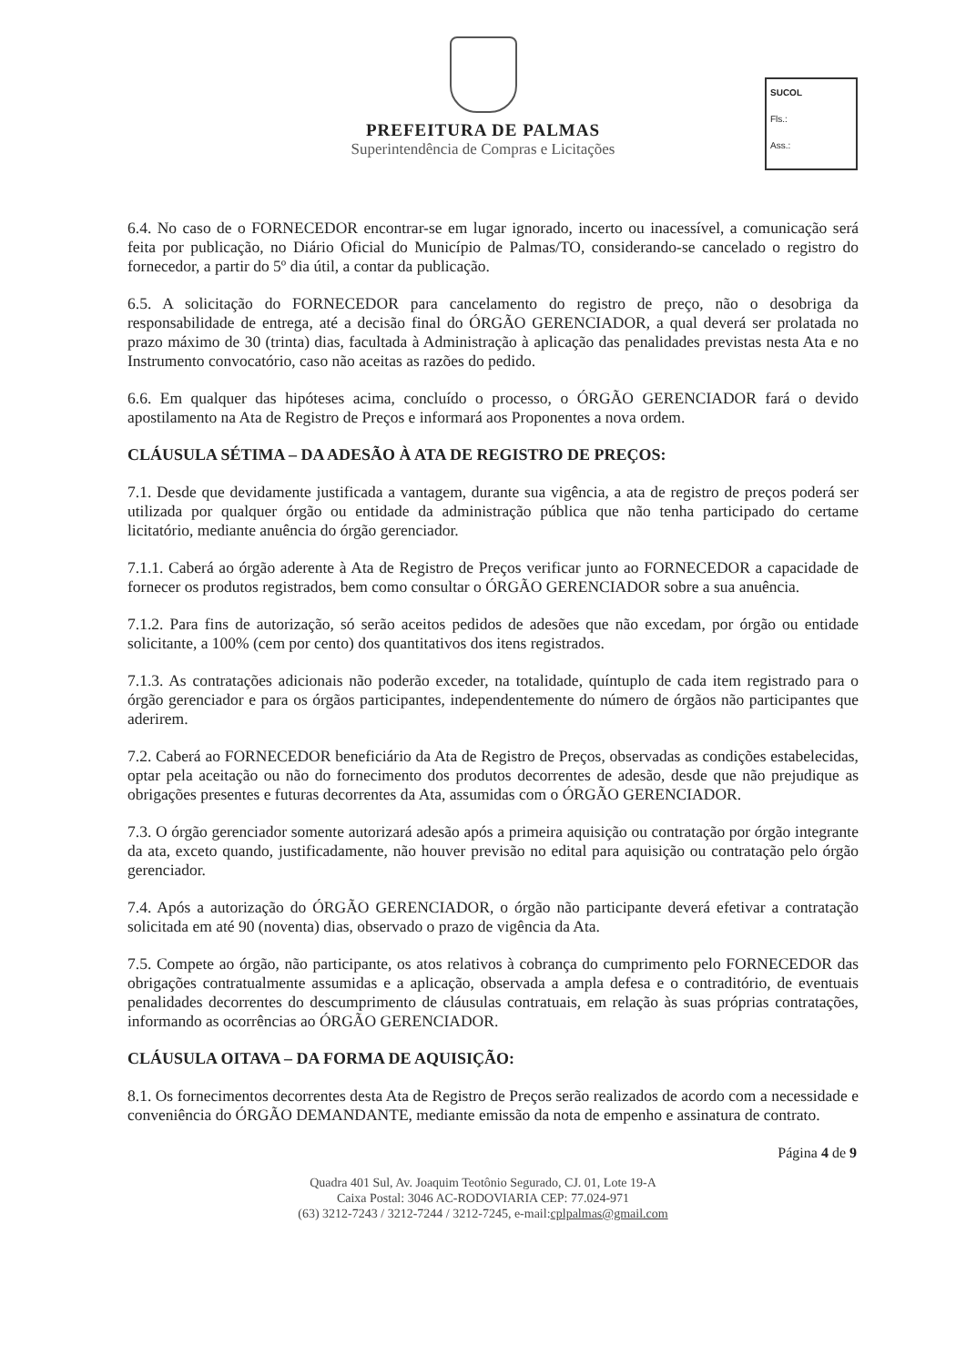PREFEITURA DE PALMAS
Superintendência de Compras e Licitações
SUCOL
Fls.:
Ass.:
6.4. No caso de o FORNECEDOR encontrar-se em lugar ignorado, incerto ou inacessível, a comunicação será feita por publicação, no Diário Oficial do Município de Palmas/TO, considerando-se cancelado o registro do fornecedor, a partir do 5º dia útil, a contar da publicação.
6.5. A solicitação do FORNECEDOR para cancelamento do registro de preço, não o desobriga da responsabilidade de entrega, até a decisão final do ÓRGÃO GERENCIADOR, a qual deverá ser prolatada no prazo máximo de 30 (trinta) dias, facultada à Administração à aplicação das penalidades previstas nesta Ata e no Instrumento convocatório, caso não aceitas as razões do pedido.
6.6. Em qualquer das hipóteses acima, concluído o processo, o ÓRGÃO GERENCIADOR fará o devido apostilamento na Ata de Registro de Preços e informará aos Proponentes a nova ordem.
CLÁUSULA SÉTIMA – DA ADESÃO À ATA DE REGISTRO DE PREÇOS:
7.1. Desde que devidamente justificada a vantagem, durante sua vigência, a ata de registro de preços poderá ser utilizada por qualquer órgão ou entidade da administração pública que não tenha participado do certame licitatório, mediante anuência do órgão gerenciador.
7.1.1. Caberá ao órgão aderente à Ata de Registro de Preços verificar junto ao FORNECEDOR a capacidade de fornecer os produtos registrados, bem como consultar o ÓRGÃO GERENCIADOR sobre a sua anuência.
7.1.2. Para fins de autorização, só serão aceitos pedidos de adesões que não excedam, por órgão ou entidade solicitante, a 100% (cem por cento) dos quantitativos dos itens registrados.
7.1.3. As contratações adicionais não poderão exceder, na totalidade, quíntuplo de cada item registrado para o órgão gerenciador e para os órgãos participantes, independentemente do número de órgãos não participantes que aderirem.
7.2. Caberá ao FORNECEDOR beneficiário da Ata de Registro de Preços, observadas as condições estabelecidas, optar pela aceitação ou não do fornecimento dos produtos decorrentes de adesão, desde que não prejudique as obrigações presentes e futuras decorrentes da Ata, assumidas com o ÓRGÃO GERENCIADOR.
7.3. O órgão gerenciador somente autorizará adesão após a primeira aquisição ou contratação por órgão integrante da ata, exceto quando, justificadamente, não houver previsão no edital para aquisição ou contratação pelo órgão gerenciador.
7.4. Após a autorização do ÓRGÃO GERENCIADOR, o órgão não participante deverá efetivar a contratação solicitada em até 90 (noventa) dias, observado o prazo de vigência da Ata.
7.5. Compete ao órgão, não participante, os atos relativos à cobrança do cumprimento pelo FORNECEDOR das obrigações contratualmente assumidas e a aplicação, observada a ampla defesa e o contraditório, de eventuais penalidades decorrentes do descumprimento de cláusulas contratuais, em relação às suas próprias contratações, informando as ocorrências ao ÓRGÃO GERENCIADOR.
CLÁUSULA OITAVA – DA FORMA DE AQUISIÇÃO:
8.1. Os fornecimentos decorrentes desta Ata de Registro de Preços serão realizados de acordo com a necessidade e conveniência do ÓRGÃO DEMANDANTE, mediante emissão da nota de empenho e assinatura de contrato.
Página 4 de 9
Quadra 401 Sul, Av. Joaquim Teotônio Segurado, CJ. 01, Lote 19-A
Caixa Postal: 3046 AC-RODOVIARIA CEP: 77.024-971
(63) 3212-7243 / 3212-7244 / 3212-7245, e-mail:cplpalmas@gmail.com